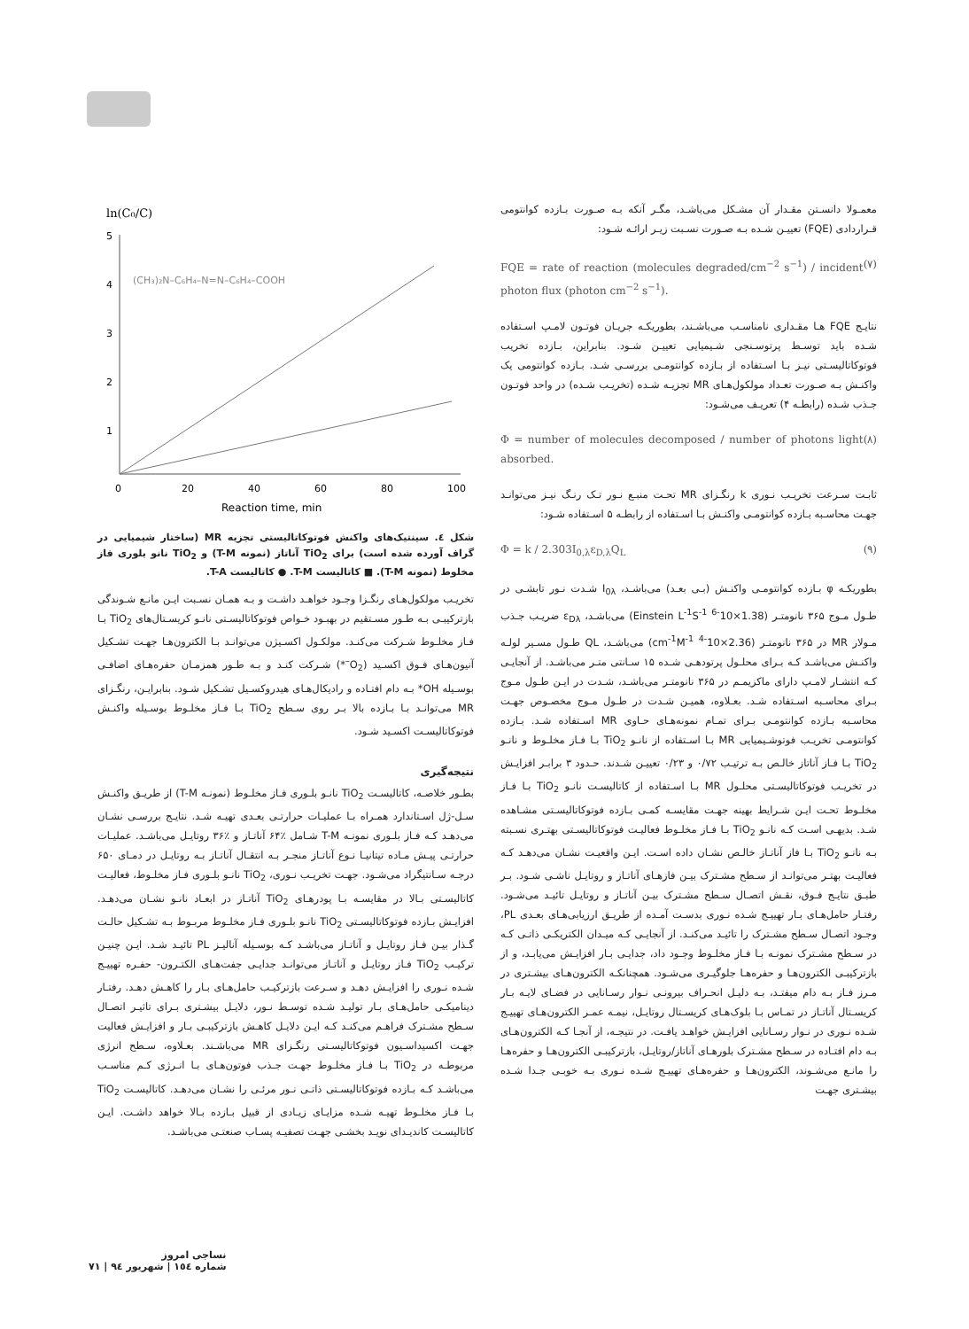معمـولا دانسـتن مقـدار آن مشـکل می‌باشـد، مگـر آنکه بـه صـورت بـازده کوانتومی قـراردادی (FQE) تعییـن شـده بـه صـورت نسـبت زیـر ارائـه شـود:
FQE = rate of reaction (molecules degraded/cm<sup>−2</sup> s<sup>−1</sup>) / incident photon flux (photon cm<sup>−2</sup> s<sup>−1</sup>). (۷)
نتایـج FQE هـا مقـداری نامناسـب می‌باشـند، بطوریکـه جریـان فوتـون لامـپ اسـتفاده شـده باید توسـط پرتوسـنجی شـیمیایی تعییـن شـود. بنابراین، بـازده تخریب فوتوکاتالیسـتی نیـز بـا اسـتفاده از بـازده کوانتومـی بررسـی شـد. بـازده کوانتومی یک واکنـش بـه صـورت تعـداد مولکول‌هـای MR تجزیـه شـده (تخریـب شـده) در واحد فوتـون جـذب شـده (رابطـه ۴) تعریـف می‌شـود:
Φ = number of molecules decomposed / number of photons light absorbed. (۸)
ثابـت سـرعت تخریـب نـوری k رنگـزای MR تحـت منبـع نـور تـک رنـگ نیـز می‌توانـد جهـت محاسـبه بـازده کوانتومـی واکنـش بـا اسـتفاده از رابطـه ۵ اسـتفاده شـود:
Φ = k / 2.303I<sub>0,λ</sub>ε<sub>D,λ</sub>Q<sub>L</sub> (۹)
بطوریکـه φ بـازده کوانتومـی واکنـش (بـی بعـد) می‌باشـد، I<sub>0λ</sub> شـدت نـور تابشـی در طـول مـوج ۳۶۵ نانومتـر (1.38×10<sup>-6</sup> Einstein L<sup>-1</sup>S<sup>-1</sup>) می‌باشـد، ε<sub>Dλ</sub> ضریـب جـذب مـولار MR در ۳۶۵ نانومتـر (2.36×10<sup>-4</sup> cm<sup>-1</sup>M<sup>-1</sup>) می‌باشـد، QL طـول مسـیر لولـه واکنـش می‌باشـد کـه بـرای محلـول پرتودهـی شـده ۱۵ سـانتی متـر می‌باشـد. از آنجایـی کـه انتشـار لامـپ دارای ماکزیمـم در ۳۶۵ نانومتـر می‌باشـد، شـدت در ایـن طـول مـوج بـرای محاسـبه اسـتفاده شـد. بعـلاوه، همیـن شـدت در طـول مـوج مخصـوص جهـت محاسـبه بـازده کوانتومـی بـرای تمـام نمونه‌هـای حـاوی MR اسـتفاده شـد. بـازده کوانتومـی تخریـب فوتوشـیمیایی MR بـا اسـتفاده از نانـو TiO<sub>2</sub> بـا فـاز مخلـوط و نانـو TiO<sub>2</sub> بـا فـاز آناتاز خالـص بـه ترتیـب ۰/۷۲ و ۰/۲۳ تعییـن شـدند. حـدود ۳ برابـر افزایـش در تخریـب فوتوکاتالیسـتی محلـول MR بـا اسـتفاده از کاتالیسـت نانـو TiO<sub>2</sub> بـا فـاز مخلـوط تحـت ایـن شـرایط بهینه جهـت مقایسـه کمـی بـازده فوتوکاتالیسـتی مشـاهده شـد. بدیهـی اسـت کـه نانـو TiO<sub>2</sub> بـا فـاز مخلـوط فعالیـت فوتوکاتالیسـتی بهتـری نسـبته بـه نانـو TiO<sub>2</sub> بـا فاز آناتـاز خالـص نشـان داده اسـت. ایـن واقعیـت نشـان می‌دهـد کـه فعالیـت بهتـر می‌توانـد از سـطح مشـترک بیـن فازهـای آناتـاز و روتایـل ناشـی شـود. بـر طبـق نتایـج فـوق، نقـش اتصـال سـطح مشـترک بیـن آناتـاز و روتایـل تائیـد می‌شـود. رفتـار حامل‌هـای بـار تهییـج شـده نـوری بدسـت آمـده از طریـق ارزیابی‌هـای بعـدی PL، وجـود اتصـال سـطح مشـترک را تائیـد می‌کنـد. از آنجایـی کـه میـدان الکتریکـی ذاتـی کـه در سـطح مشـترک نمونـه بـا فـاز مخلـوط وجـود داد، جدایـی بـار افزایـش می‌یابـد، و از بازترکیبـی الکترون‌هـا و حفره‌هـا جلوگیـری می‌شـود. همچنانکـه الکترون‌هـای بیشـتری در مـرز فـاز بـه دام میفتـد، بـه دلیـل انحـراف بیرونـی نـوار رسـانایی در فضـای لایـه بـار کریسـتال آناتـاز در تمـاس بـا بلوک‌هـای کریسـتال روتایـل، نیمـه عمـر الکترون‌هـای تهییـج شـده نـوری در نـوار رسـانایی افزایـش خواهـد یافـت. در نتیجـه، از آنجـا کـه الکترون‌هـای بـه دام افتـاده در سـطح مشـترک بلورهـای آناتاز/روتایـل، بازترکیبـی الکترون‌هـا و حفره‌هـا را مانـع می‌شـوند، الکترون‌هـا و حفره‌هـای تهییـج شـده نـوری بـه خوبـی جـدا شـده بیشـتری جهـت
ln(C₀/C)
5
4
3
2
1
0
20
40
60
80
100
(CH₃)₂N–C₆H₄–N=N–C₆H₄–COOH
Reaction time, min
شکل ٤. سینتیک‌های واکنش فوتوکاتالیستی تجزیه MR (ساختار شیمیایی در گراف آورده شده است) برای TiO<sub>2</sub> آناتاز (نمونه T-M) و TiO<sub>2</sub> نانو بلوری فاز مخلوط (نمونه T-M). ■ کاتالیست T-M. ● کاتالیست T-A.
تخریـب مولکول‌هـای رنگـزا وجـود خواهـد داشـت و بـه همـان نسـبت ایـن مانـع شـوندگی بازترکیبـی بـه طـور مسـتقیم در بهبـود خـواص فوتوکاتالیسـتی نانـو کریسـتال‌های TiO<sub>2</sub> بـا فـاز مخلـوط شـرکت می‌کنـد. مولکـول اکسـیژن می‌توانـد بـا الکترون‌هـا جهـت تشـکیل آنیون‌هـای فـوق اکسـید (O<sub>2</sub><sup>–</sup>*) شـرکت کنـد و بـه طـور همزمـان حفره‌هـای اضافـی بوسـیله OH* بـه دام افتـاده و رادیکال‌هـای هیدروکسـیل تشـکیل شـود. بنابرایـن، رنگـزای MR می‌توانـد بـا بـازده بالا بـر روی سـطح TiO<sub>2</sub> بـا فـاز مخلـوط بوسـیله واکنـش فوتوکاتالیسـت اکسـید شـود.
نتیجه‌گیری
بطـور خلاصـه، کاتالیسـت TiO<sub>2</sub> نانـو بلـوری فـاز مخلـوط (نمونـه T-M) از طریـق واکنـش سـل-ژل اسـتاندارد همـراه بـا عملیـات حرارتـی بعـدی تهیـه شـد. نتایـج بررسـی نشـان می‌دهـد کـه فـاز بلـوری نمونـه T-M شـامل ٪۶۴ آناتـاز و ٪۳۶ روتایـل می‌باشـد. عملیـات حرارتـی پیـش مـاده تیتانیـا نـوع آناتـاز منجـر بـه انتقـال آناتـاز بـه روتایـل در دمـای ۶۵۰ درجـه سـانتیگراد می‌شـود. جهـت تخریـب نـوری، TiO<sub>2</sub> نانـو بلـوری فـاز مخلـوط، فعالیـت کاتالیسـتی بـالا در مقایسـه بـا پودرهـای TiO<sub>2</sub> آناتـاز در ابعـاد نانـو نشـان می‌دهـد. افزایـش بـازده فوتوکاتالیسـتی TiO<sub>2</sub> نانـو بلـوری فـاز مخلـوط مربـوط بـه تشـکیل حالـت گـذار بیـن فـاز روتایـل و آناتـاز می‌باشـد کـه بوسـیله آنالیـز PL تائیـد شـد. ایـن چنیـن ترکیـب TiO<sub>2</sub> فـاز روتایـل و آناتـاز می‌توانـد جدایـی جفت‌هـای الکتـرون- حفـره تهییـج شـده نـوری را افزایـش دهـد و سـرعت بازترکیـب حامل‌هـای بـار را کاهـش دهـد. رفتـار دینامیکـی حامل‌هـای بـار تولیـد شـده توسـط نـور، دلایـل بیشـتری بـرای تاثیـر اتصـال سـطح مشـترک فراهـم می‌کنـد کـه ایـن دلایـل کاهـش بازترکیبـی بـار و افزایـش فعالیت جهـت اکسیداسـیون فوتوکاتالیسـتی رنگـزای MR می‌باشـند. بعـلاوه، سـطح انرژی مربوطـه در TiO<sub>2</sub> بـا فـاز مخلـوط جهـت جـذب فوتون‌هـای بـا انـرژی کـم مناسـب می‌باشـد کـه بـازده فوتوکاتالیسـتی ذاتـی نـور مرئـی را نشـان می‌دهـد. کاتالیسـت TiO<sub>2</sub> بـا فـاز مخلـوط تهیـه شـده مزایـای زیـادی از قبیل بـازده بـالا خواهد داشـت. ایـن کاتالیسـت کاندیـدای نویـد بخشـی جهـت تصفیـه پسـاب صنعتـی می‌باشـد.
نساجی امروز
شماره ١٥٤ | شهریور ٩٤ | ٧١